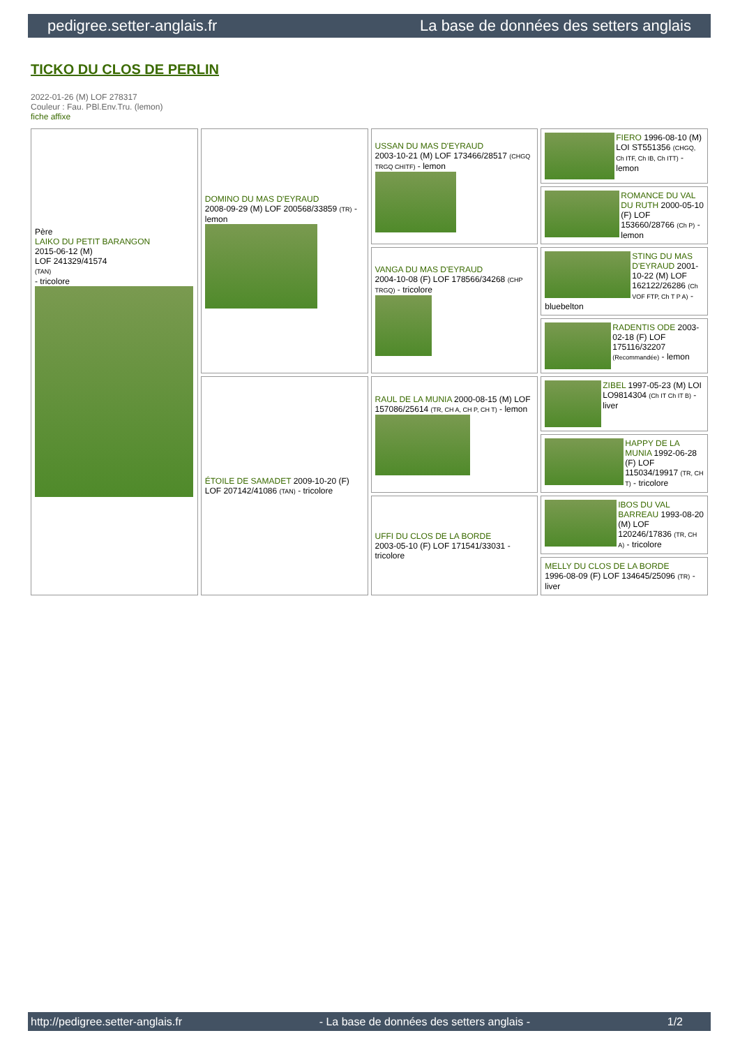pedigree.setter-anglais.fr La base de données des setters anglais
TICKO DU CLOS DE PERLIN
2022-01-26 (M) LOF 278317
Couleur : Fau. PBl.Env.Tru. (lemon)
fiche affixe
| Père LAIKO DU PETIT BARANGON 2015-06-12 (M) LOF 241329/41574 (TAN) - tricolore | DOMINO DU MAS D'EYRAUD 2008-09-29 (M) LOF 200568/33859 (TR) - lemon | USSAN DU MAS D'EYRAUD 2003-10-21 (M) LOF 173466/28517 (CHGQ TRGQ CHITF) - lemon | FIERO 1996-08-10 (M) LOI ST551356 (CHGQ, Ch ITF, Ch IB, Ch ITT) - lemon |
| | | | ROMANCE DU VAL DU RUTH 2000-05-10 (F) LOF 153660/28766 (Ch P) - lemon |
| | | VANGA DU MAS D'EYRAUD 2004-10-08 (F) LOF 178566/34268 (CHP TRGQ) - tricolore | STING DU MAS D'EYRAUD 2001-10-22 (M) LOF 162122/26286 (Ch VOF FTP, Ch T P A) - bluebelton |
| | | | RADENTIS ODE 2003-02-18 (F) LOF 175116/32207 (Recommandée) - lemon |
| | ÉTOILE DE SAMADET 2009-10-20 (F) LOF 207142/41086 (TAN) - tricolore | RAUL DE LA MUNIA 2000-08-15 (M) LOF 157086/25614 (TR, CH A, CH P, CH T) - lemon | ZIBEL 1997-05-23 (M) LOI LO9814304 (Ch IT Ch IT B) - liver |
| | | | HAPPY DE LA MUNIA 1992-06-28 (F) LOF 115034/19917 (TR, CH T) - tricolore |
| | | UFFI DU CLOS DE LA BORDE 2003-05-10 (F) LOF 171541/33031 - tricolore | IBOS DU VAL BARREAU 1993-08-20 (M) LOF 120246/17836 (TR, CH A) - tricolore |
| | | | MELLY DU CLOS DE LA BORDE 1996-08-09 (F) LOF 134645/25096 (TR) - liver |
http://pedigree.setter-anglais.fr - La base de données des setters anglais - 1/2